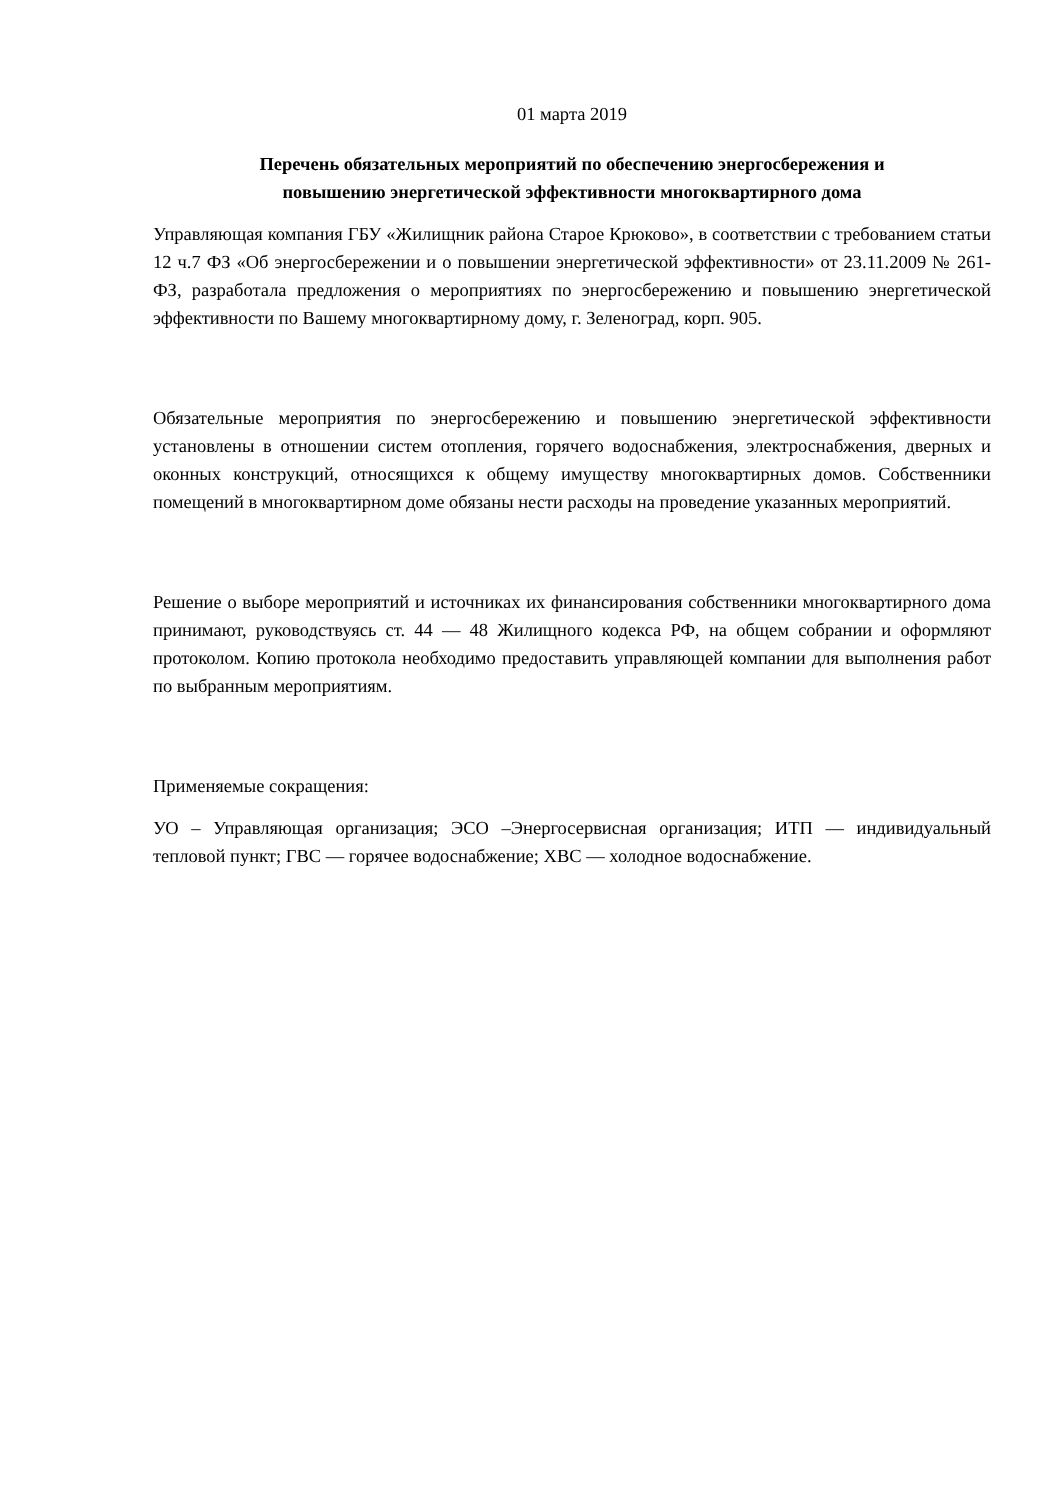01 марта 2019
Перечень обязательных мероприятий по обеспечению энергосбережения и
повышению энергетической эффективности многоквартирного дома
Управляющая компания ГБУ «Жилищник района Старое Крюково», в соответствии с требованием статьи 12 ч.7 ФЗ «Об энергосбережении и о повышении энергетической эффективности» от 23.11.2009 № 261-ФЗ, разработала предложения о мероприятиях по энергосбережению и повышению энергетической эффективности по Вашему многоквартирному дому, г. Зеленоград, корп. 905.
Обязательные мероприятия по энергосбережению и повышению энергетической эффективности установлены в отношении систем отопления, горячего водоснабжения, электроснабжения, дверных и оконных конструкций, относящихся к общему имуществу многоквартирных домов. Собственники помещений в многоквартирном доме обязаны нести расходы на проведение указанных мероприятий.
Решение о выборе мероприятий и источниках их финансирования собственники многоквартирного дома принимают, руководствуясь ст. 44 — 48 Жилищного кодекса РФ, на общем собрании и оформляют протоколом. Копию протокола необходимо предоставить управляющей компании для выполнения работ по выбранным мероприятиям.
Применяемые сокращения:
УО – Управляющая организация; ЭСО –Энергосервисная организация; ИТП — индивидуальный тепловой пункт; ГВС — горячее водоснабжение; ХВС — холодное водоснабжение.